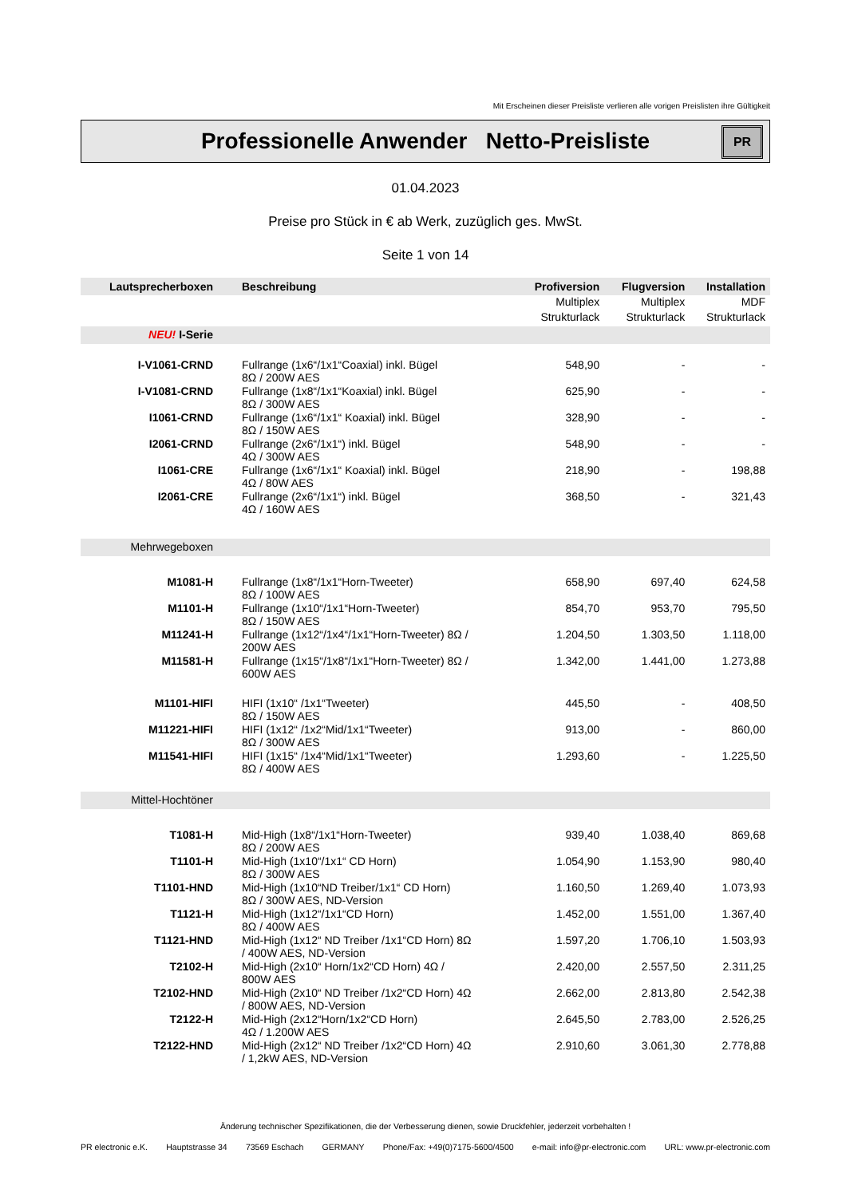Mit Erscheinen dieser Preisliste verlieren alle vorigen Preislisten ihre Gültigkeit
Professionelle Anwender Netto-Preisliste
PR
01.04.2023
Preise pro Stück in € ab Werk, zuzüglich ges. MwSt.
Seite 1 von 14
| Lautsprecherboxen | Beschreibung | Profiversion | Flugversion | Installation |
| --- | --- | --- | --- | --- |
| | | Multiplex | Multiplex | MDF |
| | | Strukturlack | Strukturlack | Strukturlack |
| NEU! I-Serie | | | | |
| I-V1061-CRND | Fullrange (1x6“/1x1“Coaxial) inkl. Bügel 8Ω / 200W AES | 548,90 | - | - |
| I-V1081-CRND | Fullrange (1x8“/1x1“Koaxial) inkl. Bügel 8Ω / 300W AES | 625,90 | - | - |
| I1061-CRND | Fullrange (1x6“/1x1“ Koaxial) inkl. Bügel 8Ω / 150W AES | 328,90 | - | - |
| I2061-CRND | Fullrange (2x6“/1x1“) inkl. Bügel 4Ω / 300W AES | 548,90 | - | - |
| I1061-CRE | Fullrange (1x6“/1x1“ Koaxial) inkl. Bügel 4Ω / 80W AES | 218,90 | - | 198,88 |
| I2061-CRE | Fullrange (2x6“/1x1“) inkl. Bügel 4Ω / 160W AES | 368,50 | - | 321,43 |
| Mehrwegeboxen | | | | |
| M1081-H | Fullrange (1x8“/1x1“Horn-Tweeter) 8Ω / 100W AES | 658,90 | 697,40 | 624,58 |
| M1101-H | Fullrange (1x10“/1x1“Horn-Tweeter) 8Ω / 150W AES | 854,70 | 953,70 | 795,50 |
| M11241-H | Fullrange (1x12“/1x4“/1x1“Horn-Tweeter) 8Ω / 200W AES | 1.204,50 | 1.303,50 | 1.118,00 |
| M11581-H | Fullrange (1x15“/1x8“/1x1“Horn-Tweeter) 8Ω / 600W AES | 1.342,00 | 1.441,00 | 1.273,88 |
| M1101-HIFI | HIFI (1x10“ /1x1“Tweeter) 8Ω / 150W AES | 445,50 | - | 408,50 |
| M11221-HIFI | HIFI (1x12“ /1x2“Mid/1x1“Tweeter) 8Ω / 300W AES | 913,00 | - | 860,00 |
| M11541-HIFI | HIFI (1x15“ /1x4“Mid/1x1“Tweeter) 8Ω / 400W AES | 1.293,60 | - | 1.225,50 |
| Mittel-Hochtöner | | | | |
| T1081-H | Mid-High (1x8“/1x1“Horn-Tweeter) 8Ω / 200W AES | 939,40 | 1.038,40 | 869,68 |
| T1101-H | Mid-High (1x10“/1x1“ CD Horn) 8Ω / 300W AES | 1.054,90 | 1.153,90 | 980,40 |
| T1101-HND | Mid-High (1x10“ND Treiber/1x1“ CD Horn) 8Ω / 300W AES, ND-Version | 1.160,50 | 1.269,40 | 1.073,93 |
| T1121-H | Mid-High (1x12“/1x1“CD Horn) 8Ω / 400W AES | 1.452,00 | 1.551,00 | 1.367,40 |
| T1121-HND | Mid-High (1x12“ ND Treiber /1x1“CD Horn) 8Ω / 400W AES, ND-Version | 1.597,20 | 1.706,10 | 1.503,93 |
| T2102-H | Mid-High (2x10“ Horn/1x2“CD Horn) 4Ω / 800W AES | 2.420,00 | 2.557,50 | 2.311,25 |
| T2102-HND | Mid-High (2x10“ ND Treiber /1x2“CD Horn) 4Ω / 800W AES, ND-Version | 2.662,00 | 2.813,80 | 2.542,38 |
| T2122-H | Mid-High (2x12“Horn/1x2“CD Horn) 4Ω / 1.200W AES | 2.645,50 | 2.783,00 | 2.526,25 |
| T2122-HND | Mid-High (2x12“ ND Treiber /1x2“CD Horn) 4Ω / 1,2kW AES, ND-Version | 2.910,60 | 3.061,30 | 2.778,88 |
Änderung technischer Spezifikationen, die der Verbesserung dienen, sowie Druckfehler, jederzeit vorbehalten !
PR electronic e.K. Hauptstrasse 34 73569 Eschach GERMANY Phone/Fax: +49(0)7175-5600/4500 e-mail: info@pr-electronic.com URL: www.pr-electronic.com